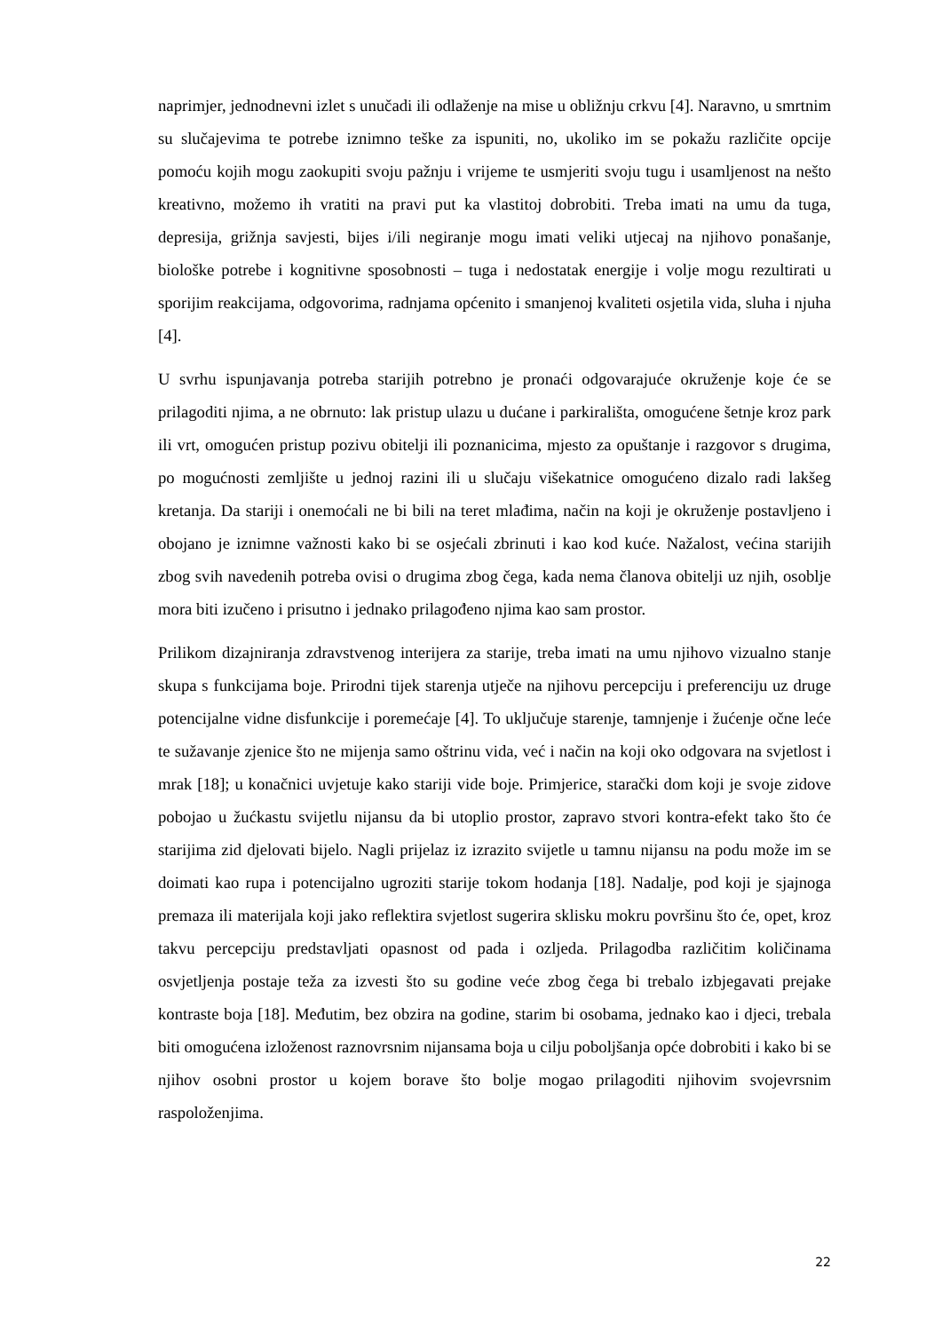naprimjer, jednodnevni izlet s unučadi ili odlaženje na mise u obližnju crkvu [4]. Naravno, u smrtnim su slučajevima te potrebe iznimno teške za ispuniti, no, ukoliko im se pokažu različite opcije pomoću kojih mogu zaokupiti svoju pažnju i vrijeme te usmjeriti svoju tugu i usamljenost na nešto kreativno, možemo ih vratiti na pravi put ka vlastitoj dobrobiti. Treba imati na umu da tuga, depresija, grižnja savjesti, bijes i/ili negiranje mogu imati veliki utjecaj na njihovo ponašanje, biološke potrebe i kognitivne sposobnosti – tuga i nedostatak energije i volje mogu rezultirati u sporijim reakcijama, odgovorima, radnjama općenito i smanjenoj kvaliteti osjetila vida, sluha i njuha [4].
U svrhu ispunjavanja potreba starijih potrebno je pronaći odgovarajuće okruženje koje će se prilagoditi njima, a ne obrnuto: lak pristup ulazu u dućane i parkirališta, omogućene šetnje kroz park ili vrt, omogućen pristup pozivu obitelji ili poznanicima, mjesto za opuštanje i razgovor s drugima, po mogućnosti zemljište u jednoj razini ili u slučaju višekatnice omogućeno dizalo radi lakšeg kretanja. Da stariji i onemoćali ne bi bili na teret mlađima, način na koji je okruženje postavljeno i obojano je iznimne važnosti kako bi se osjećali zbrinuti i kao kod kuće. Nažalost, većina starijih zbog svih navedenih potreba ovisi o drugima zbog čega, kada nema članova obitelji uz njih, osoblje mora biti izučeno i prisutno i jednako prilagođeno njima kao sam prostor.
Prilikom dizajniranja zdravstvenog interijera za starije, treba imati na umu njihovo vizualno stanje skupa s funkcijama boje. Prirodni tijek starenja utječe na njihovu percepciju i preferenciju uz druge potencijalne vidne disfunkcije i poremećaje [4]. To uključuje starenje, tamnjenje i žućenje očne leće te sužavanje zjenice što ne mijenja samo oštrinu vida, već i način na koji oko odgovara na svjetlost i mrak [18]; u konačnici uvjetuje kako stariji vide boje. Primjerice, starački dom koji je svoje zidove pobojao u žućkastu svijetlu nijansu da bi utoplio prostor, zapravo stvori kontra-efekt tako što će starijima zid djelovati bijelo. Nagli prijelaz iz izrazito svijetle u tamnu nijansu na podu može im se doimati kao rupa i potencijalno ugroziti starije tokom hodanja [18]. Nadalje, pod koji je sjajnoga premaza ili materijala koji jako reflektira svjetlost sugerira sklisku mokru površinu što će, opet, kroz takvu percepciju predstavljati opasnost od pada i ozljeda. Prilagodba različitim količinama osvjetljenja postaje teža za izvesti što su godine veće zbog čega bi trebalo izbjegavati prejake kontraste boja [18]. Međutim, bez obzira na godine, starim bi osobama, jednako kao i djeci, trebala biti omogućena izloženost raznovrsnim nijansama boja u cilju poboljšanja opće dobrobiti i kako bi se njihov osobni prostor u kojem borave što bolje mogao prilagoditi njihovim svojevrsnim raspoloženjima.
22